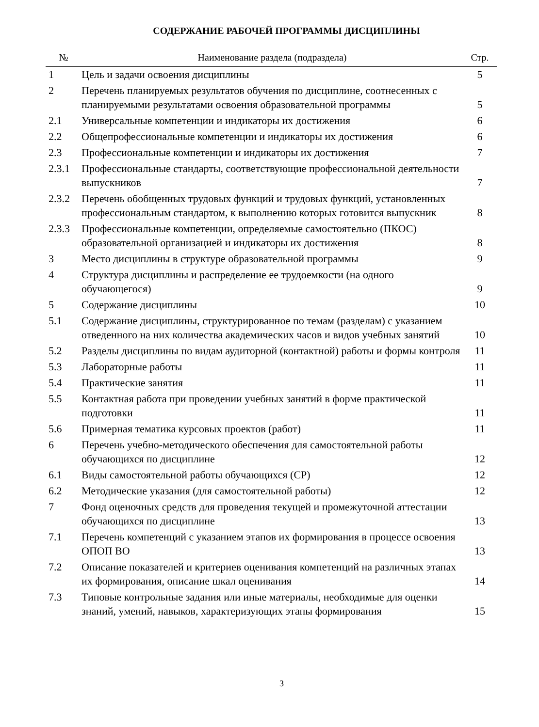СОДЕРЖАНИЕ РАБОЧЕЙ ПРОГРАММЫ ДИСЦИПЛИНЫ
| № | Наименование раздела (подраздела) | Стр. |
| --- | --- | --- |
| 1 | Цель и задачи освоения дисциплины | 5 |
| 2 | Перечень планируемых результатов обучения по дисциплине, соотнесенных с планируемыми результатами освоения образовательной программы | 5 |
| 2.1 | Универсальные компетенции и индикаторы их достижения | 6 |
| 2.2 | Общепрофессиональные компетенции и индикаторы их достижения | 6 |
| 2.3 | Профессиональные компетенции и индикаторы их достижения | 7 |
| 2.3.1 | Профессиональные стандарты, соответствующие профессиональной деятельности выпускников | 7 |
| 2.3.2 | Перечень обобщенных трудовых функций и трудовых функций, установленных профессиональным стандартом, к выполнению которых готовится выпускник | 8 |
| 2.3.3 | Профессиональные компетенции, определяемые самостоятельно (ПКОС) образовательной организацией и индикаторы их достижения | 8 |
| 3 | Место дисциплины в структуре образовательной программы | 9 |
| 4 | Структура дисциплины и распределение ее трудоемкости (на одного обучающегося) | 9 |
| 5 | Содержание дисциплины | 10 |
| 5.1 | Содержание дисциплины, структурированное по темам (разделам) с указанием отведенного на них количества академических часов и видов учебных занятий | 10 |
| 5.2 | Разделы дисциплины по видам аудиторной (контактной) работы и формы контроля | 11 |
| 5.3 | Лабораторные работы | 11 |
| 5.4 | Практические занятия | 11 |
| 5.5 | Контактная работа при проведении учебных занятий в форме практической подготовки | 11 |
| 5.6 | Примерная тематика курсовых проектов (работ) | 11 |
| 6 | Перечень учебно-методического обеспечения для самостоятельной работы обучающихся по дисциплине | 12 |
| 6.1 | Виды самостоятельной работы обучающихся (СР) | 12 |
| 6.2 | Методические указания (для самостоятельной работы) | 12 |
| 7 | Фонд оценочных средств для проведения текущей и промежуточной аттестации обучающихся по дисциплине | 13 |
| 7.1 | Перечень компетенций с указанием этапов их формирования в процессе освоения ОПОП ВО | 13 |
| 7.2 | Описание показателей и критериев оценивания компетенций на различных этапах их формирования, описание шкал оценивания | 14 |
| 7.3 | Типовые контрольные задания или иные материалы, необходимые для оценки знаний, умений, навыков, характеризующих этапы формирования | 15 |
3